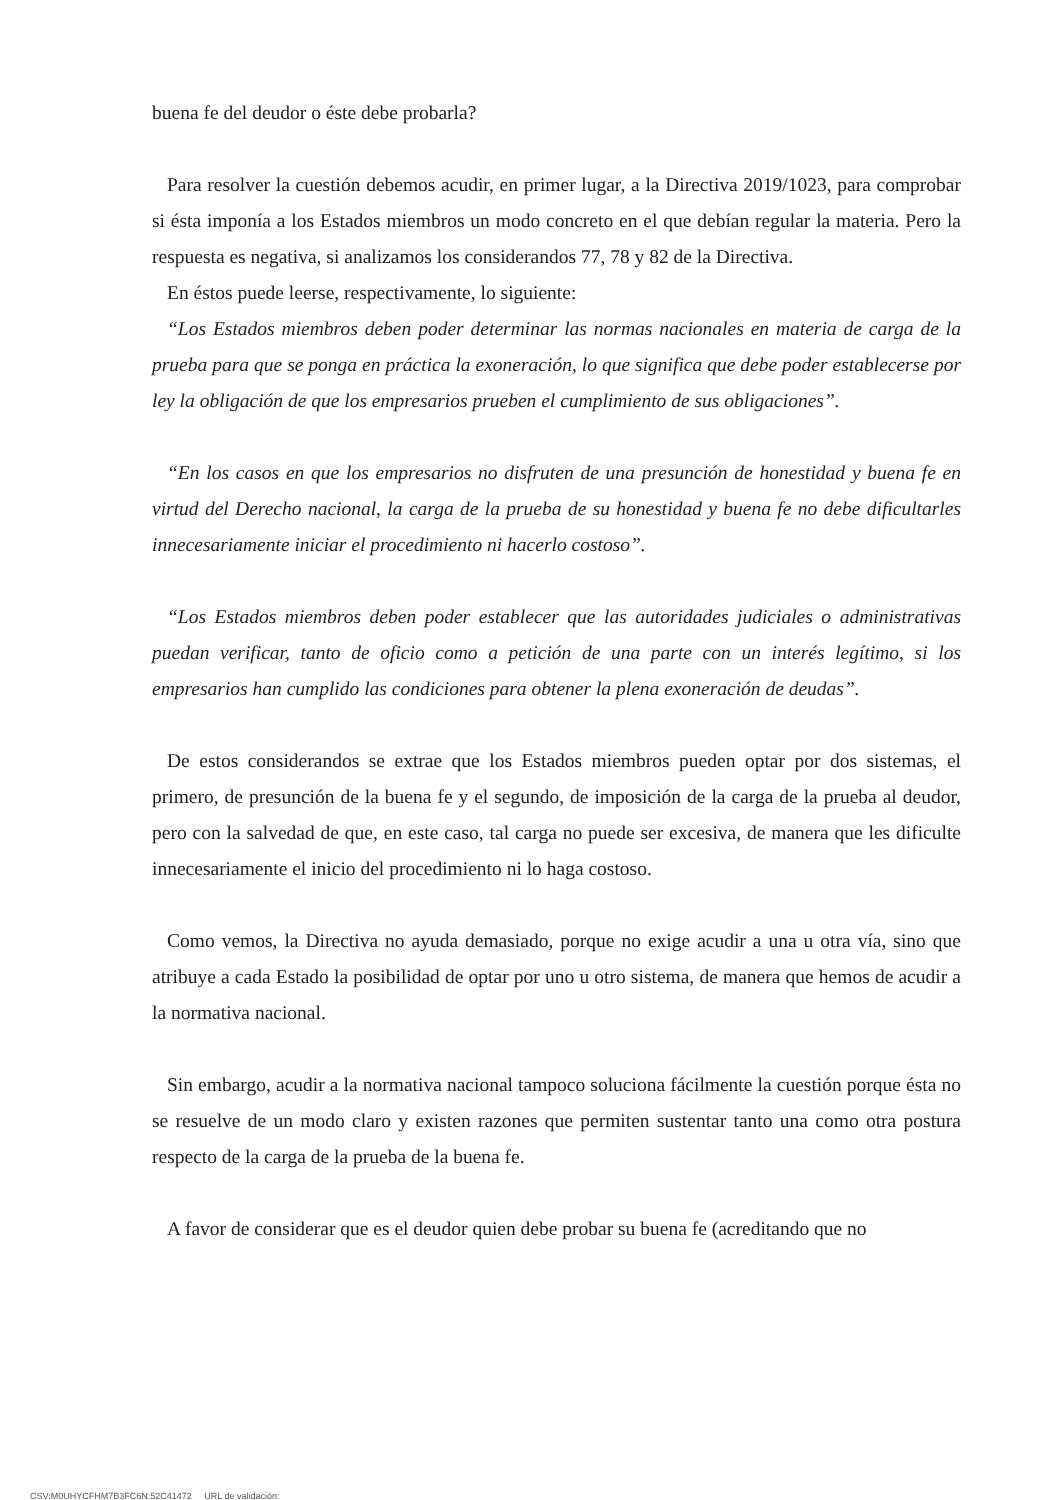buena fe del deudor o éste debe probarla?
Para resolver la cuestión debemos acudir, en primer lugar, a la Directiva 2019/1023, para comprobar si ésta imponía a los Estados miembros un modo concreto en el que debían regular la materia. Pero la respuesta es negativa, si analizamos los considerandos 77, 78 y 82 de la Directiva.
En éstos puede leerse, respectivamente, lo siguiente:
“Los Estados miembros deben poder determinar las normas nacionales en materia de carga de la prueba para que se ponga en práctica la exoneración, lo que significa que debe poder establecerse por ley la obligación de que los empresarios prueben el cumplimiento de sus obligaciones”.
“En los casos en que los empresarios no disfruten de una presunción de honestidad y buena fe en virtud del Derecho nacional, la carga de la prueba de su honestidad y buena fe no debe dificultarles innecesariamente iniciar el procedimiento ni hacerlo costoso”.
“Los Estados miembros deben poder establecer que las autoridades judiciales o administrativas puedan verificar, tanto de oficio como a petición de una parte con un interés legítimo, si los empresarios han cumplido las condiciones para obtener la plena exoneración de deudas”.
De estos considerandos se extrae que los Estados miembros pueden optar por dos sistemas, el primero, de presunción de la buena fe y el segundo, de imposición de la carga de la prueba al deudor, pero con la salvedad de que, en este caso, tal carga no puede ser excesiva, de manera que les dificulte innecesariamente el inicio del procedimiento ni lo haga costoso.
Como vemos, la Directiva no ayuda demasiado, porque no exige acudir a una u otra vía, sino que atribuye a cada Estado la posibilidad de optar por uno u otro sistema, de manera que hemos de acudir a la normativa nacional.
Sin embargo, acudir a la normativa nacional tampoco soluciona fácilmente la cuestión porque ésta no se resuelve de un modo claro y existen razones que permiten sustentar tanto una como otra postura respecto de la carga de la prueba de la buena fe.
A favor de considerar que es el deudor quien debe probar su buena fe (acreditando que no
CSV:M0UHYCFHM7B3FC6N:52C41472 URL de validación: